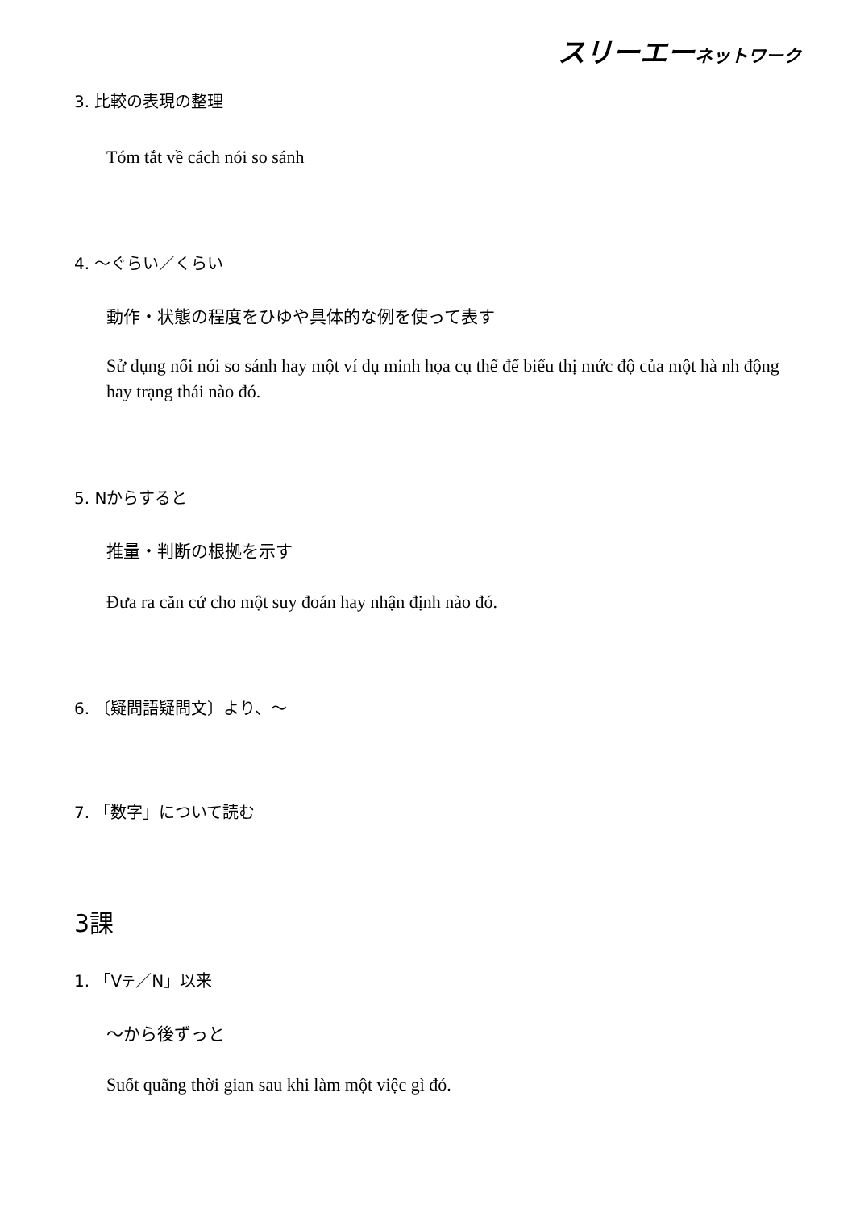スリーエーネットワーク
3. 比較の表現の整理
Tóm tắt về cách nói so sánh
4. ～ぐらい／くらい
動作・状態の程度をひゆや具体的な例を使って表す
Sử dụng nối nói so sánh hay một ví dụ minh họa cụ thể để biểu thị mức độ của một hà nh động hay trạng thái nào đó.
5. Nからすると
推量・判断の根拠を示す
Đưa ra căn cứ cho một suy đoán hay nhận định nào đó.
6. 〔疑問語疑問文〕より、～
7. 「数字」について読む
3課
1. 「Vテ／N」以来
～から後ずっと
Suốt quãng thời gian sau khi làm một việc gì đó.